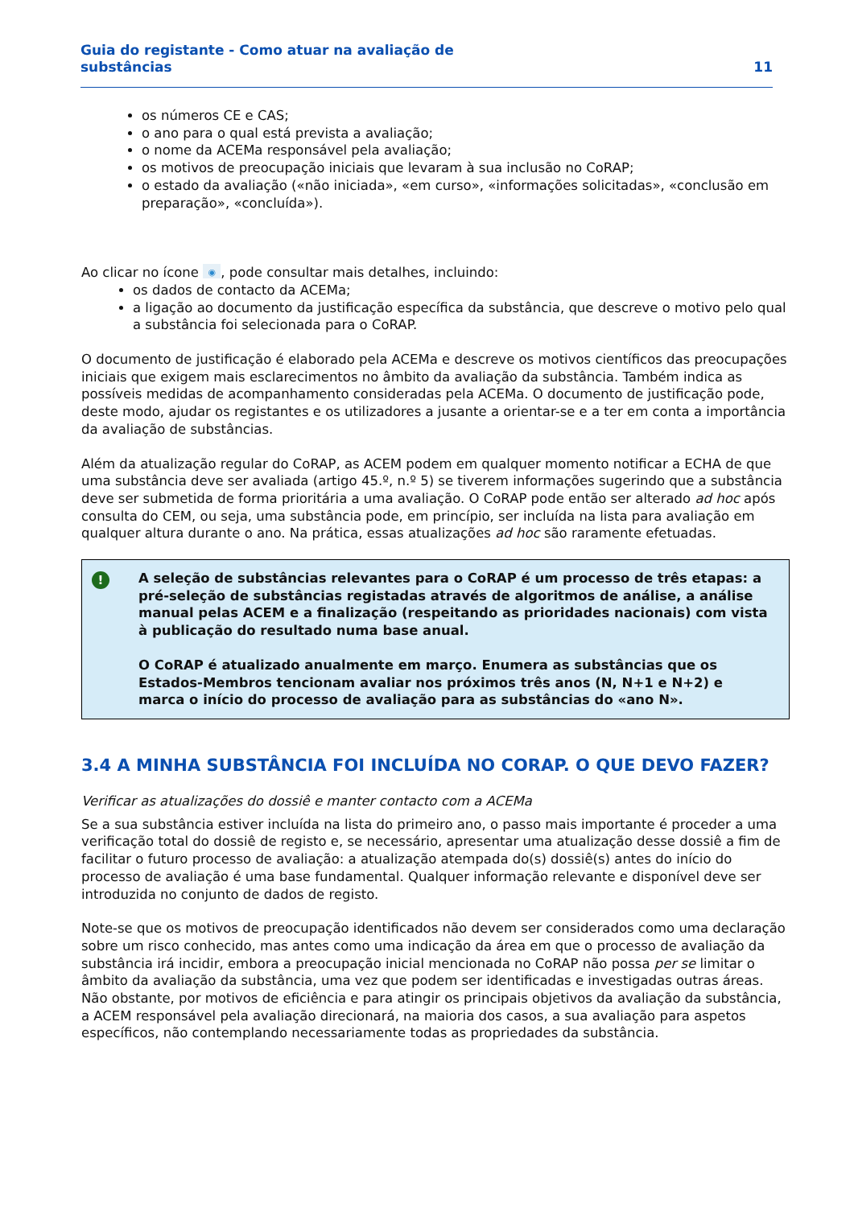Guia do registante - Como atuar na avaliação de
substâncias
11
os números CE e CAS;
o ano para o qual está prevista a avaliação;
o nome da ACEMa responsável pela avaliação;
os motivos de preocupação iniciais que levaram à sua inclusão no CoRAP;
o estado da avaliação («não iniciada», «em curso», «informações solicitadas», «conclusão em preparação», «concluída»).
Ao clicar no ícone ◉, pode consultar mais detalhes, incluindo:
os dados de contacto da ACEMa;
a ligação ao documento da justificação específica da substância, que descreve o motivo pelo qual a substância foi selecionada para o CoRAP.
O documento de justificação é elaborado pela ACEMa e descreve os motivos científicos das preocupações iniciais que exigem mais esclarecimentos no âmbito da avaliação da substância. Também indica as possíveis medidas de acompanhamento consideradas pela ACEMa. O documento de justificação pode, deste modo, ajudar os registantes e os utilizadores a jusante a orientar-se e a ter em conta a importância da avaliação de substâncias.
Além da atualização regular do CoRAP, as ACEM podem em qualquer momento notificar a ECHA de que uma substância deve ser avaliada (artigo 45.º, n.º 5) se tiverem informações sugerindo que a substância deve ser submetida de forma prioritária a uma avaliação. O CoRAP pode então ser alterado ad hoc após consulta do CEM, ou seja, uma substância pode, em princípio, ser incluída na lista para avaliação em qualquer altura durante o ano. Na prática, essas atualizações ad hoc são raramente efetuadas.
!
A seleção de substâncias relevantes para o CoRAP é um processo de três etapas: a pré-seleção de substâncias registadas através de algoritmos de análise, a análise manual pelas ACEM e a finalização (respeitando as prioridades nacionais) com vista à publicação do resultado numa base anual.
O CoRAP é atualizado anualmente em março. Enumera as substâncias que os Estados-Membros tencionam avaliar nos próximos três anos (N, N+1 e N+2) e marca o início do processo de avaliação para as substâncias do «ano N».
3.4 A MINHA SUBSTÂNCIA FOI INCLUÍDA NO CORAP. O QUE DEVO FAZER?
Verificar as atualizações do dossiê e manter contacto com a ACEMa
Se a sua substância estiver incluída na lista do primeiro ano, o passo mais importante é proceder a uma verificação total do dossiê de registo e, se necessário, apresentar uma atualização desse dossiê a fim de facilitar o futuro processo de avaliação: a atualização atempada do(s) dossiê(s) antes do início do processo de avaliação é uma base fundamental. Qualquer informação relevante e disponível deve ser introduzida no conjunto de dados de registo.
Note-se que os motivos de preocupação identificados não devem ser considerados como uma declaração sobre um risco conhecido, mas antes como uma indicação da área em que o processo de avaliação da substância irá incidir, embora a preocupação inicial mencionada no CoRAP não possa per se limitar o âmbito da avaliação da substância, uma vez que podem ser identificadas e investigadas outras áreas. Não obstante, por motivos de eficiência e para atingir os principais objetivos da avaliação da substância, a ACEM responsável pela avaliação direcionará, na maioria dos casos, a sua avaliação para aspetos específicos, não contemplando necessariamente todas as propriedades da substância.